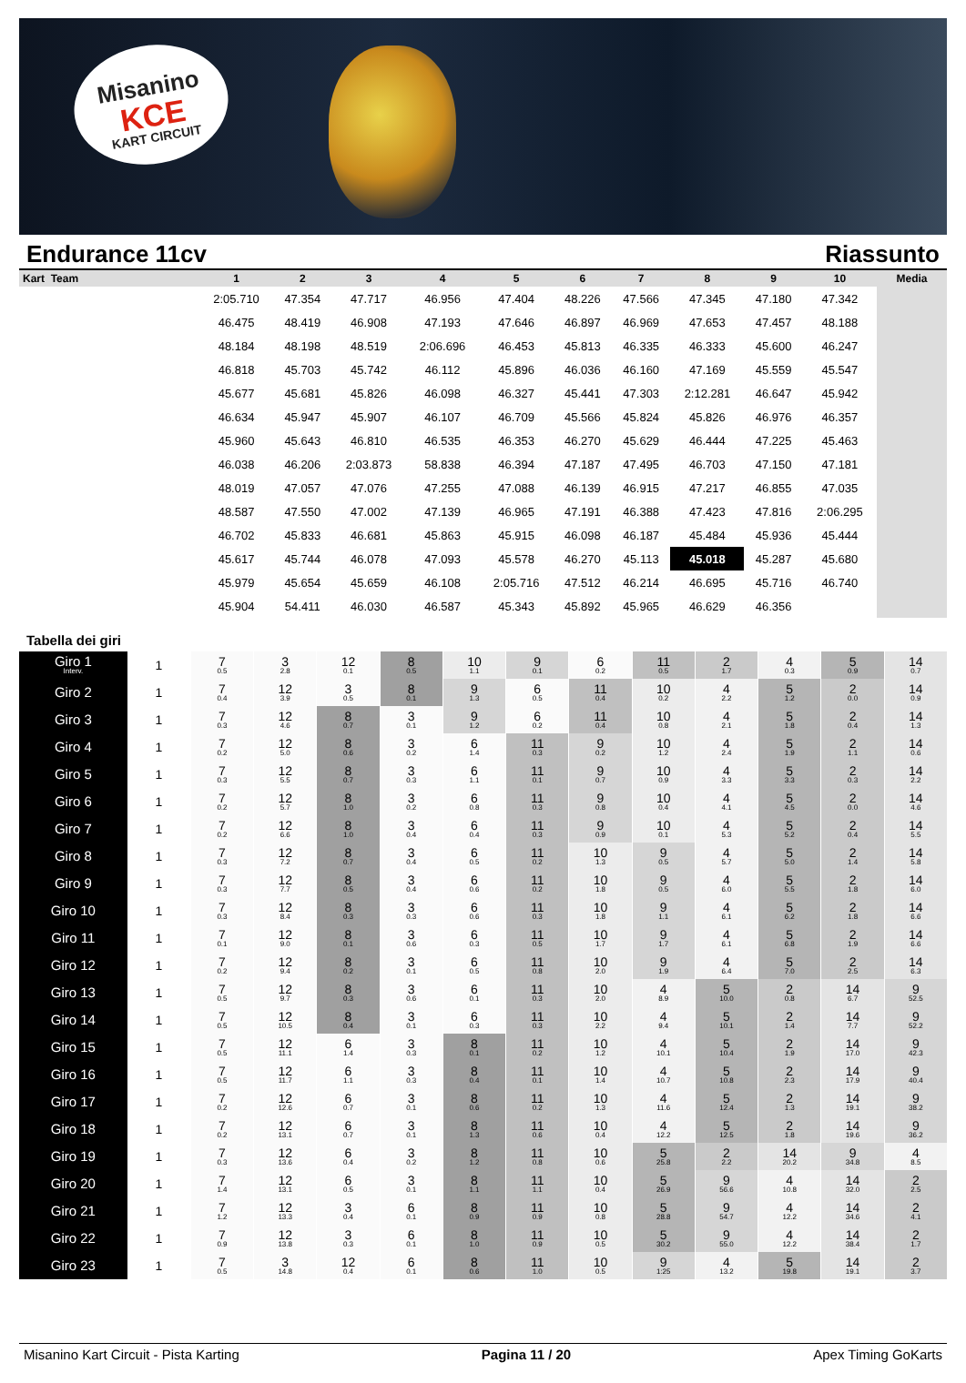Misanino
KCE
KART CIRCUIT
Endurance 11cv Riassunto
| Kart Team | 1 | 2 | 3 | 4 | 5 | 6 | 7 | 8 | 9 | 10 | Media |
| --- | --- | --- | --- | --- | --- | --- | --- | --- | --- | --- | --- |
| | 2:05.710 | 47.354 | 47.717 | 46.956 | 47.404 | 48.226 | 47.566 | 47.345 | 47.180 | 47.342 | |
| | 46.475 | 48.419 | 46.908 | 47.193 | 47.646 | 46.897 | 46.969 | 47.653 | 47.457 | 48.188 | |
| | 48.184 | 48.198 | 48.519 | 2:06.696 | 46.453 | 45.813 | 46.335 | 46.333 | 45.600 | 46.247 | |
| | 46.818 | 45.703 | 45.742 | 46.112 | 45.896 | 46.036 | 46.160 | 47.169 | 45.559 | 45.547 | |
| | 45.677 | 45.681 | 45.826 | 46.098 | 46.327 | 45.441 | 47.303 | 2:12.281 | 46.647 | 45.942 | |
| | 46.634 | 45.947 | 45.907 | 46.107 | 46.709 | 45.566 | 45.824 | 45.826 | 46.976 | 46.357 | |
| | 45.960 | 45.643 | 46.810 | 46.535 | 46.353 | 46.270 | 45.629 | 46.444 | 47.225 | 45.463 | |
| | 46.038 | 46.206 | 2:03.873 | 58.838 | 46.394 | 47.187 | 47.495 | 46.703 | 47.150 | 47.181 | |
| | 48.019 | 47.057 | 47.076 | 47.255 | 47.088 | 46.139 | 46.915 | 47.217 | 46.855 | 47.035 | |
| | 48.587 | 47.550 | 47.002 | 47.139 | 46.965 | 47.191 | 46.388 | 47.423 | 47.816 | 2:06.295 | |
| | 46.702 | 45.833 | 46.681 | 45.863 | 45.915 | 46.098 | 46.187 | 45.484 | 45.936 | 45.444 | |
| | 45.617 | 45.744 | 46.078 | 47.093 | 45.578 | 46.270 | 45.113 | 45.018 | 45.287 | 45.680 | |
| | 45.979 | 45.654 | 45.659 | 46.108 | 2:05.716 | 47.512 | 46.214 | 46.695 | 45.716 | 46.740 | |
| | 45.904 | 54.411 | 46.030 | 46.587 | 45.343 | 45.892 | 45.965 | 46.629 | 46.356 | | |
Tabella dei giri
| Giro 1 Interv. | 1 | 7 0.5 | 3 2.8 | 12 0.1 | 8 0.5 | 10 1.1 | 9 0.1 | 6 0.2 | 11 0.5 | 2 1.7 | 4 0.3 | 5 0.9 | 14 0.7 |
| Giro 2 | 1 | 7 0.4 | 12 3.9 | 3 0.5 | 8 0.1 | 9 1.3 | 6 0.5 | 11 0.4 | 10 0.2 | 4 2.2 | 5 1.2 | 2 0.0 | 14 0.9 |
| Giro 3 | 1 | 7 0.3 | 12 4.6 | 8 0.7 | 3 0.1 | 9 1.2 | 6 0.2 | 11 0.4 | 10 0.8 | 4 2.1 | 5 1.8 | 2 0.4 | 14 1.3 |
| Giro 4 | 1 | 7 0.2 | 12 5.0 | 8 0.6 | 3 0.2 | 6 1.4 | 11 0.3 | 9 0.2 | 10 1.2 | 4 2.4 | 5 1.9 | 2 1.1 | 14 0.6 |
| Giro 5 | 1 | 7 0.3 | 12 5.5 | 8 0.7 | 3 0.3 | 6 1.1 | 11 0.1 | 9 0.7 | 10 0.9 | 4 3.3 | 5 3.3 | 2 0.3 | 14 2.2 |
| Giro 6 | 1 | 7 0.2 | 12 5.7 | 8 1.0 | 3 0.2 | 6 0.8 | 11 0.3 | 9 0.8 | 10 0.4 | 4 4.1 | 5 4.5 | 2 0.0 | 14 4.6 |
| Giro 7 | 1 | 7 0.2 | 12 6.6 | 8 1.0 | 3 0.4 | 6 0.4 | 11 0.3 | 9 0.9 | 10 0.1 | 4 5.3 | 5 5.2 | 2 0.4 | 14 5.5 |
| Giro 8 | 1 | 7 0.3 | 12 7.2 | 8 0.7 | 3 0.4 | 6 0.5 | 11 0.2 | 10 1.3 | 9 0.5 | 4 5.7 | 5 5.0 | 2 1.4 | 14 5.8 |
| Giro 9 | 1 | 7 0.3 | 12 7.7 | 8 0.5 | 3 0.4 | 6 0.6 | 11 0.2 | 10 1.8 | 9 0.5 | 4 6.0 | 5 5.5 | 2 1.8 | 14 6.0 |
| Giro 10 | 1 | 7 0.3 | 12 8.4 | 8 0.3 | 3 0.3 | 6 0.6 | 11 0.3 | 10 1.8 | 9 1.1 | 4 6.1 | 5 6.2 | 2 1.8 | 14 6.6 |
| Giro 11 | 1 | 7 0.1 | 12 9.0 | 8 0.1 | 3 0.6 | 6 0.3 | 11 0.5 | 10 1.7 | 9 1.7 | 4 6.1 | 5 6.8 | 2 1.9 | 14 6.6 |
| Giro 12 | 1 | 7 0.2 | 12 9.4 | 8 0.2 | 3 0.1 | 6 0.5 | 11 0.8 | 10 2.0 | 9 1.9 | 4 6.4 | 5 7.0 | 2 2.5 | 14 6.3 |
| Giro 13 | 1 | 7 0.5 | 12 9.7 | 8 0.3 | 3 0.6 | 6 0.1 | 11 0.3 | 10 2.0 | 4 8.9 | 5 10.0 | 2 0.8 | 14 6.7 | 9 52.5 |
| Giro 14 | 1 | 7 0.5 | 12 10.5 | 8 0.4 | 3 0.1 | 6 0.3 | 11 0.3 | 10 2.2 | 4 9.4 | 5 10.1 | 2 1.4 | 14 7.7 | 9 52.2 |
| Giro 15 | 1 | 7 0.5 | 12 11.1 | 6 1.4 | 3 0.3 | 8 0.1 | 11 0.2 | 10 1.2 | 4 10.1 | 5 10.4 | 2 1.9 | 14 17.0 | 9 42.3 |
| Giro 16 | 1 | 7 0.5 | 12 11.7 | 6 1.1 | 3 0.3 | 8 0.4 | 11 0.1 | 10 1.4 | 4 10.7 | 5 10.8 | 2 2.3 | 14 17.9 | 9 40.4 |
| Giro 17 | 1 | 7 0.2 | 12 12.6 | 6 0.7 | 3 0.1 | 8 0.6 | 11 0.2 | 10 1.3 | 4 11.6 | 5 12.4 | 2 1.3 | 14 19.1 | 9 38.2 |
| Giro 18 | 1 | 7 0.2 | 12 13.1 | 6 0.7 | 3 0.1 | 8 1.3 | 11 0.6 | 10 0.4 | 4 12.2 | 5 12.5 | 2 1.8 | 14 19.6 | 9 36.2 |
| Giro 19 | 1 | 7 0.3 | 12 13.6 | 6 0.4 | 3 0.2 | 8 1.2 | 11 0.8 | 10 0.6 | 5 25.8 | 2 2.2 | 14 20.2 | 9 34.8 | 4 8.5 |
| Giro 20 | 1 | 7 1.4 | 12 13.1 | 6 0.5 | 3 0.1 | 8 1.1 | 11 1.1 | 10 0.4 | 5 26.9 | 9 56.6 | 4 10.8 | 14 32.0 | 2 2.5 |
| Giro 21 | 1 | 7 1.2 | 12 13.3 | 3 0.4 | 6 0.1 | 8 0.9 | 11 0.9 | 10 0.8 | 5 28.8 | 9 54.7 | 4 12.2 | 14 34.6 | 2 4.1 |
| Giro 22 | 1 | 7 0.9 | 12 13.8 | 3 0.3 | 6 0.1 | 8 1.0 | 11 0.9 | 10 0.5 | 5 30.2 | 9 55.0 | 4 12.2 | 14 38.4 | 2 1.7 |
| Giro 23 | 1 | 7 0.5 | 3 14.8 | 12 0.4 | 6 0.1 | 8 0.6 | 11 1.0 | 10 0.5 | 9 1:25 | 4 13.2 | 5 19.8 | 14 19.1 | 2 3.7 |
Misanino Kart Circuit - Pista Karting Pagina 11 / 20 Apex Timing GoKarts